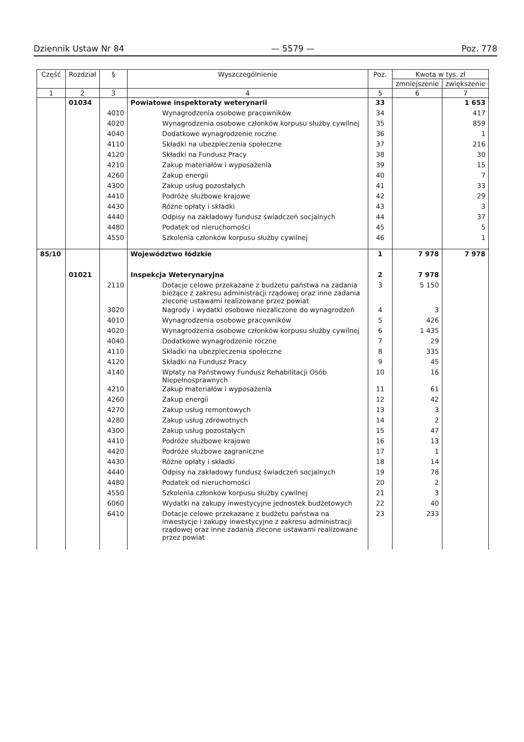Dziennik Ustaw Nr 84 — 5579 — Poz. 778
| Część | Rozdział | § | Wyszczególnienie | Poz. | Kwota w tys. zł | |
| --- | --- | --- | --- | --- | --- | --- |
| | | | | | zmniejszenie | zwiększenie |
| 1 | 2 | 3 | 4 | 5 | 6 | 7 |
| | 01034 | | Powiatowe inspektoraty weterynarii | 33 | | 1 653 |
| | | 4010 | Wynagrodzenia osobowe pracowników | 34 | | 417 |
| | | 4020 | Wynagrodzenia osobowe członków korpusu służby cywilnej | 35 | | 859 |
| | | 4040 | Dodatkowe wynagrodzenie roczne | 36 | | 1 |
| | | 4110 | Składki na ubezpieczenia społeczne | 37 | | 216 |
| | | 4120 | Składki na Fundusz Pracy | 38 | | 30 |
| | | 4210 | Zakup materiałów i wyposażenia | 39 | | 15 |
| | | 4260 | Zakup energii | 40 | | 7 |
| | | 4300 | Zakup usług pozostałych | 41 | | 33 |
| | | 4410 | Podróże służbowe krajowe | 42 | | 29 |
| | | 4430 | Różne opłaty i składki | 43 | | 3 |
| | | 4440 | Odpisy na zakładowy fundusz świadczeń socjalnych | 44 | | 37 |
| | | 4480 | Podatek od nieruchomości | 45 | | 5 |
| | | 4550 | Szkolenia członków korpusu służby cywilnej | 46 | | 1 |
| 85/10 | | | Województwo łódzkie | 1 | 7 978 | 7 978 |
| | 01021 | | Inspekcja Weterynaryjna | 2 | 7 978 | |
| | | 2110 | Dotacje celowe przekazane z budżetu państwa na zadania bieżące z zakresu administracji rządowej oraz inne zadania zlecone ustawami realizowane przez powiat | 3 | 5 150 | |
| | | 3020 | Nagrody i wydatki osobowe niezaliczone do wynagrodzeń | 4 | 3 | |
| | | 4010 | Wynagrodzenia osobowe pracowników | 5 | 426 | |
| | | 4020 | Wynagrodzenia osobowe członków korpusu służby cywilnej | 6 | 1 435 | |
| | | 4040 | Dodatkowe wynagrodzenie roczne | 7 | 29 | |
| | | 4110 | Składki na ubezpieczenia społeczne | 8 | 335 | |
| | | 4120 | Składki na Fundusz Pracy | 9 | 45 | |
| | | 4140 | Wpłaty na Państwowy Fundusz Rehabilitacji Osób Niepełnosprawnych | 10 | 16 | |
| | | 4210 | Zakup materiałów i wyposażenia | 11 | 61 | |
| | | 4260 | Zakup energii | 12 | 42 | |
| | | 4270 | Zakup usług remontowych | 13 | 3 | |
| | | 4280 | Zakup usług zdrowotnych | 14 | 2 | |
| | | 4300 | Zakup usług pozostałych | 15 | 47 | |
| | | 4410 | Podróże służbowe krajowe | 16 | 13 | |
| | | 4420 | Podróże służbowe zagraniczne | 17 | 1 | |
| | | 4430 | Różne opłaty i składki | 18 | 14 | |
| | | 4440 | Odpisy na zakładowy fundusz świadczeń socjalnych | 19 | 78 | |
| | | 4480 | Podatek od nieruchomości | 20 | 2 | |
| | | 4550 | Szkolenia członków korpusu służby cywilnej | 21 | 3 | |
| | | 6060 | Wydatki na zakupy inwestycyjne jednostek budżetowych | 22 | 40 | |
| | | 6410 | Dotacje celowe przekazane z budżetu państwa na inwestycje i zakupy inwestycyjne z zakresu administracji rządowej oraz inne zadania zlecone ustawami realizowane przez powiat | 23 | 233 | |